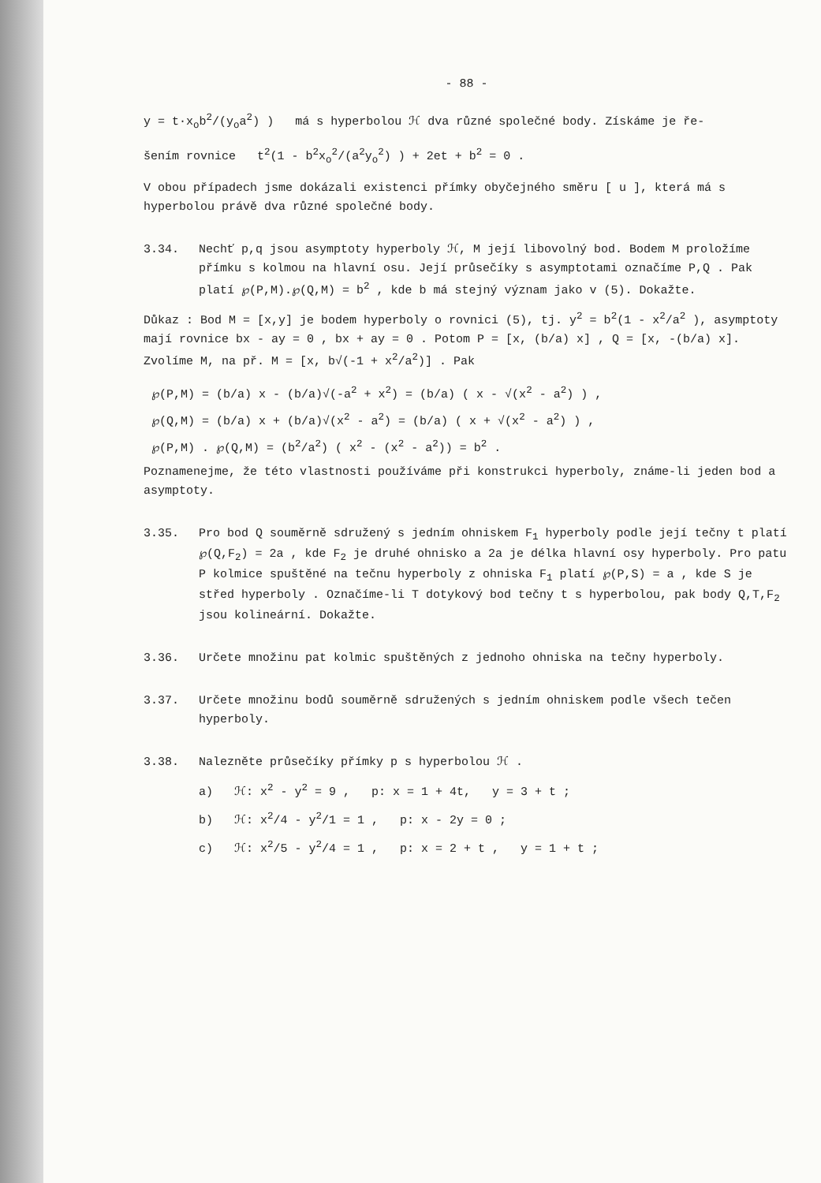- 88 -
y = t·x<sub>o</sub>b<sup>2</sup>/(y<sub>o</sub>a<sup>2</sup>) ) má s hyperbolou ℋ dva různé společné body. Získáme je ře-
šením rovnice t<sup>2</sup>(1 - b<sup>2</sup>x<sub>o</sub><sup>2</sup>/(a<sup>2</sup>y<sub>o</sub><sup>2</sup>) ) + 2et + b<sup>2</sup> = 0 .
V obou případech jsme dokázali existenci přímky obyčejného směru [ u ], která má s hyperbolou právě dva různé společné body.
3.34. Nechť p,q jsou asymptoty hyperboly ℋ, M její libovolný bod. Bodem M proložíme přímku s kolmou na hlavní osu. Její průsečíky s asymptotami označíme P,Q . Pak platí ℘(P,M).℘(Q,M) = b<sup>2</sup> , kde b má stejný význam jako v (5). Dokažte.
Důkaz : Bod M = [x,y] je bodem hyperboly o rovnici (5), tj. y<sup>2</sup> = b<sup>2</sup>(1 - x<sup>2</sup>/a<sup>2</sup> ), asymptoty mají rovnice bx - ay = 0 , bx + ay = 0 . Potom P = [x, (b/a) x] , Q = [x, -(b/a) x]. Zvolíme M, na př. M = [x, b√(-1 + x<sup>2</sup>/a<sup>2</sup>)] . Pak
℘(P,M) = (b/a) x - (b/a)√(-a<sup>2</sup> + x<sup>2</sup>) = (b/a) ( x - √(x<sup>2</sup> - a<sup>2</sup>) ) ,
℘(Q,M) = (b/a) x + (b/a)√(x<sup>2</sup> - a<sup>2</sup>) = (b/a) ( x + √(x<sup>2</sup> - a<sup>2</sup>) ) ,
℘(P,M) . ℘(Q,M) = (b<sup>2</sup>/a<sup>2</sup>) ( x<sup>2</sup> - (x<sup>2</sup> - a<sup>2</sup>)) = b<sup>2</sup> .
Poznamenejme, že této vlastnosti používáme při konstrukci hyperboly, známe-li jeden bod a asymptoty.
3.35. Pro bod Q souměrně sdružený s jedním ohniskem F<sub>1</sub> hyperboly podle její tečny t platí ℘(Q,F<sub>2</sub>) = 2a , kde F<sub>2</sub> je druhé ohnisko a 2a je délka hlavní osy hyperboly. Pro patu P kolmice spuštěné na tečnu hyperboly z ohniska F<sub>1</sub> platí ℘(P,S) = a , kde S je střed hyperboly . Označíme-li T dotykový bod tečny t s hyperbolou, pak body Q,T,F<sub>2</sub> jsou kolineární. Dokažte.
3.36. Určete množinu pat kolmic spuštěných z jednoho ohniska na tečny hyperboly.
3.37. Určete množinu bodů souměrně sdružených s jedním ohniskem podle všech tečen hyperboly.
3.38. Nalezněte průsečíky přímky p s hyperbolou ℋ .
a) ℋ: x<sup>2</sup> - y<sup>2</sup> = 9 , p: x = 1 + 4t, y = 3 + t ;
b) ℋ: x<sup>2</sup>/4 - y<sup>2</sup>/1 = 1 , p: x - 2y = 0 ;
c) ℋ: x<sup>2</sup>/5 - y<sup>2</sup>/4 = 1 , p: x = 2 + t , y = 1 + t ;